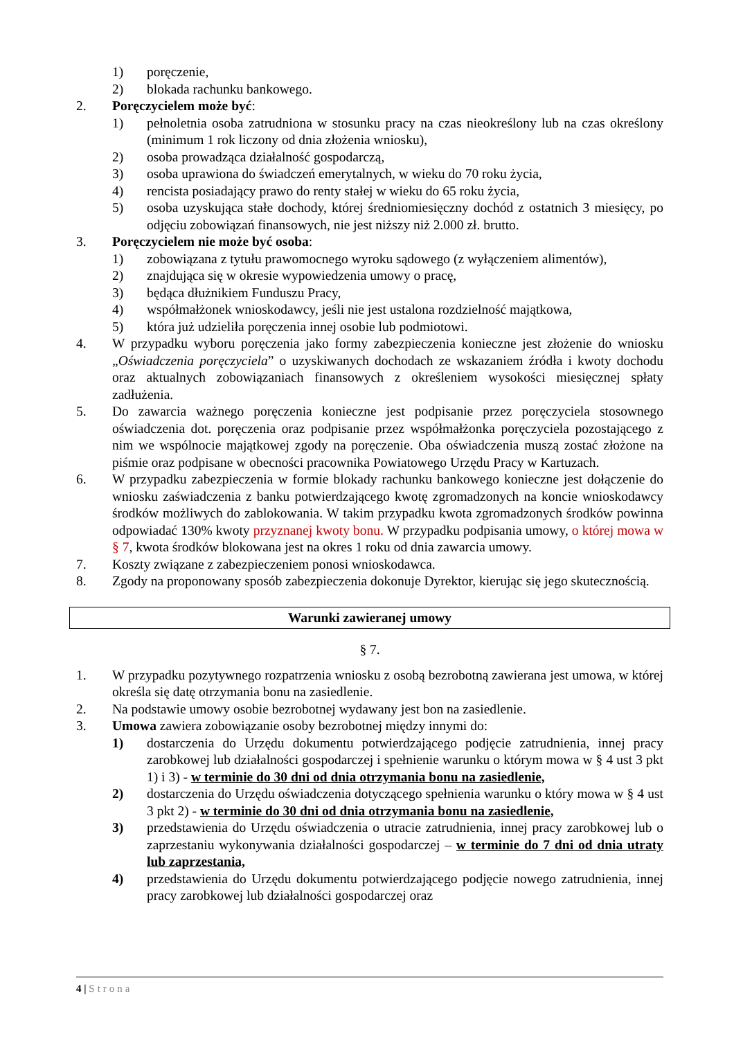1) poręczenie,
2) blokada rachunku bankowego.
2. Poręczycielem może być:
1) pełnoletnia osoba zatrudniona w stosunku pracy na czas nieokreślony lub na czas określony (minimum 1 rok liczony od dnia złożenia wniosku),
2) osoba prowadząca działalność gospodarczą,
3) osoba uprawiona do świadczeń emerytalnych, w wieku do 70 roku życia,
4) rencista posiadający prawo do renty stałej w wieku do 65 roku życia,
5) osoba uzyskująca stałe dochody, której średniomiesięczny dochód z ostatnich 3 miesięcy, po odjęciu zobowiązań finansowych, nie jest niższy niż 2.000 zł. brutto.
3. Poręczycielem nie może być osoba:
1) zobowiązana z tytułu prawomocnego wyroku sądowego (z wyłączeniem alimentów),
2) znajdująca się w okresie wypowiedzenia umowy o pracę,
3) będąca dłużnikiem Funduszu Pracy,
4) współmałżonek wnioskodawcy, jeśli nie jest ustalona rozdzielność majątkowa,
5) która już udzieliła poręczenia innej osobie lub podmiotowi.
4. W przypadku wyboru poręczenia jako formy zabezpieczenia konieczne jest złożenie do wniosku „Oświadczenia poręczyciela” o uzyskiwanych dochodach ze wskazaniem źródła i kwoty dochodu oraz aktualnych zobowiązaniach finansowych z określeniem wysokości miesięcznej spłaty zadłużenia.
5. Do zawarcia ważnego poręczenia konieczne jest podpisanie przez poręczyciela stosownego oświadczenia dot. poręczenia oraz podpisanie przez współmałżonka poręczyciela pozostającego z nim we wspólnocie majątkowej zgody na poręczenie. Oba oświadczenia muszą zostać złożone na piśmie oraz podpisane w obecności pracownika Powiatowego Urzędu Pracy w Kartuzach.
6. W przypadku zabezpieczenia w formie blokady rachunku bankowego konieczne jest dołączenie do wniosku zaświadczenia z banku potwierdzającego kwotę zgromadzonych na koncie wnioskodawcy środków możliwych do zablokowania. W takim przypadku kwota zgromadzonych środków powinna odpowiadać 130% kwoty przyznanej kwoty bonu. W przypadku podpisania umowy, o której mowa w § 7, kwota środków blokowana jest na okres 1 roku od dnia zawarcia umowy.
7. Koszty związane z zabezpieczeniem ponosi wnioskodawca.
8. Zgody na proponowany sposób zabezpieczenia dokonuje Dyrektor, kierując się jego skutecznością.
Warunki zawieranej umowy
§ 7.
1. W przypadku pozytywnego rozpatrzenia wniosku z osobą bezrobotną zawierana jest umowa, w której określa się datę otrzymania bonu na zasiedlenie.
2. Na podstawie umowy osobie bezrobotnej wydawany jest bon na zasiedlenie.
3. Umowa zawiera zobowiązanie osoby bezrobotnej między innymi do:
1) dostarczenia do Urzędu dokumentu potwierdzającego podjęcie zatrudnienia, innej pracy zarobkowej lub działalności gospodarczej i spełnienie warunku o którym mowa w § 4 ust 3 pkt 1) i 3) - w terminie do 30 dni od dnia otrzymania bonu na zasiedlenie,
2) dostarczenia do Urzędu oświadczenia dotyczącego spełnienia warunku o który mowa w § 4 ust 3 pkt 2) - w terminie do 30 dni od dnia otrzymania bonu na zasiedlenie,
3) przedstawienia do Urzędu oświadczenia o utracie zatrudnienia, innej pracy zarobkowej lub o zaprzestaniu wykonywania działalności gospodarczej – w terminie do 7 dni od dnia utraty lub zaprzestania,
4) przedstawienia do Urzędu dokumentu potwierdzającego podjęcie nowego zatrudnienia, innej pracy zarobkowej lub działalności gospodarczej oraz
4 | Strona